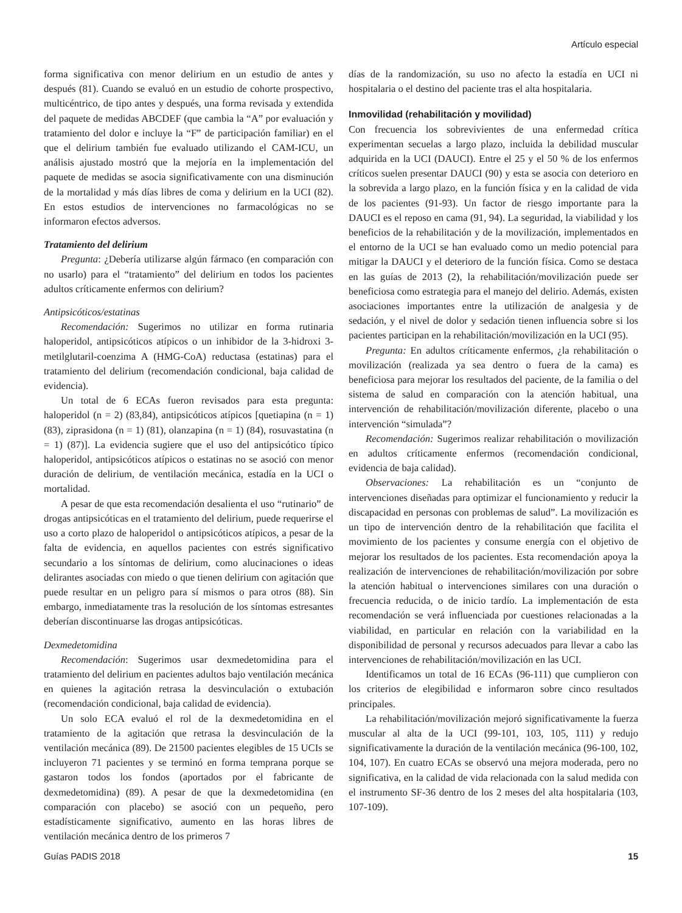Artículo especial
forma significativa con menor delirium en un estudio de antes y después (81). Cuando se evaluó en un estudio de cohorte prospectivo, multicéntrico, de tipo antes y después, una forma revisada y extendida del paquete de medidas ABCDEF (que cambia la “A” por evaluación y tratamiento del dolor e incluye la “F” de participación familiar) en el que el delirium también fue evaluado utilizando el CAM-ICU, un análisis ajustado mostró que la mejoría en la implementación del paquete de medidas se asocia significativamente con una disminución de la mortalidad y más días libres de coma y delirium en la UCI (82). En estos estudios de intervenciones no farmacológicas no se informaron efectos adversos.
Tratamiento del delirium
Pregunta: ¿Debería utilizarse algún fármaco (en comparación con no usarlo) para el “tratamiento” del delirium en todos los pacientes adultos críticamente enfermos con delirium?
Antipsicóticos/estatinas
Recomendación: Sugerimos no utilizar en forma rutinaria haloperidol, antipsicóticos atípicos o un inhibidor de la 3-hidroxi 3-metilglutaril-coenzima A (HMG-CoA) reductasa (estatinas) para el tratamiento del delirium (recomendación condicional, baja calidad de evidencia).
Un total de 6 ECAs fueron revisados para esta pregunta: haloperidol (n = 2) (83,84), antipsicóticos atípicos [quetiapina (n = 1) (83), ziprasidona (n = 1) (81), olanzapina (n = 1) (84), rosuvastatina (n = 1) (87)]. La evidencia sugiere que el uso del antipsicótico típico haloperidol, antipsicóticos atípicos o estatinas no se asoció con menor duración de delirium, de ventilación mecánica, estadía en la UCI o mortalidad.
A pesar de que esta recomendación desalienta el uso “rutinario” de drogas antipsicóticas en el tratamiento del delirium, puede requerirse el uso a corto plazo de haloperidol o antipsicóticos atípicos, a pesar de la falta de evidencia, en aquellos pacientes con estrés significativo secundario a los síntomas de delirium, como alucinaciones o ideas delirantes asociadas con miedo o que tienen delirium con agitación que puede resultar en un peligro para sí mismos o para otros (88). Sin embargo, inmediatamente tras la resolución de los síntomas estresantes deberían discontinuarse las drogas antipsicóticas.
Dexmedetomidina
Recomendación: Sugerimos usar dexmedetomidina para el tratamiento del delirium en pacientes adultos bajo ventilación mecánica en quienes la agitación retrasa la desvinculación o extubación (recomendación condicional, baja calidad de evidencia).
Un solo ECA evaluó el rol de la dexmedetomidina en el tratamiento de la agitación que retrasa la desvinculación de la ventilación mecánica (89). De 21500 pacientes elegibles de 15 UCIs se incluyeron 71 pacientes y se terminó en forma temprana porque se gastaron todos los fondos (aportados por el fabricante de dexmedetomidina) (89). A pesar de que la dexmedetomidina (en comparación con placebo) se asoció con un pequeño, pero estadísticamente significativo, aumento en las horas libres de ventilación mecánica dentro de los primeros 7
días de la randomización, su uso no afecto la estadía en UCI ni hospitalaria o el destino del paciente tras el alta hospitalaria.
Inmovilidad (rehabilitación y movilidad)
Con frecuencia los sobrevivientes de una enfermedad crítica experimentan secuelas a largo plazo, incluida la debilidad muscular adquirida en la UCI (DAUCI). Entre el 25 y el 50 % de los enfermos críticos suelen presentar DAUCI (90) y esta se asocia con deterioro en la sobrevida a largo plazo, en la función física y en la calidad de vida de los pacientes (91-93). Un factor de riesgo importante para la DAUCI es el reposo en cama (91, 94). La seguridad, la viabilidad y los beneficios de la rehabilitación y de la movilización, implementados en el entorno de la UCI se han evaluado como un medio potencial para mitigar la DAUCI y el deterioro de la función física. Como se destaca en las guías de 2013 (2), la rehabilitación/movilización puede ser beneficiosa como estrategia para el manejo del delirio. Además, existen asociaciones importantes entre la utilización de analgesia y de sedación, y el nivel de dolor y sedación tienen influencia sobre si los pacientes participan en la rehabilitación/movilización en la UCI (95).
Pregunta: En adultos críticamente enfermos, ¿la rehabilitación o movilización (realizada ya sea dentro o fuera de la cama) es beneficiosa para mejorar los resultados del paciente, de la familia o del sistema de salud en comparación con la atención habitual, una intervención de rehabilitación/movilización diferente, placebo o una intervención “simulada”?
Recomendación: Sugerimos realizar rehabilitación o movilización en adultos críticamente enfermos (recomendación condicional, evidencia de baja calidad).
Observaciones: La rehabilitación es un “conjunto de intervenciones diseñadas para optimizar el funcionamiento y reducir la discapacidad en personas con problemas de salud”. La movilización es un tipo de intervención dentro de la rehabilitación que facilita el movimiento de los pacientes y consume energía con el objetivo de mejorar los resultados de los pacientes. Esta recomendación apoya la realización de intervenciones de rehabilitación/movilización por sobre la atención habitual o intervenciones similares con una duración o frecuencia reducida, o de inicio tardío. La implementación de esta recomendación se verá influenciada por cuestiones relacionadas a la viabilidad, en particular en relación con la variabilidad en la disponibilidad de personal y recursos adecuados para llevar a cabo las intervenciones de rehabilitación/movilización en las UCI.
Identificamos un total de 16 ECAs (96-111) que cumplieron con los criterios de elegibilidad e informaron sobre cinco resultados principales.
La rehabilitación/movilización mejoró significativamente la fuerza muscular al alta de la UCI (99-101, 103, 105, 111) y redujo significativamente la duración de la ventilación mecánica (96-100, 102, 104, 107). En cuatro ECAs se observó una mejora moderada, pero no significativa, en la calidad de vida relacionada con la salud medida con el instrumento SF-36 dentro de los 2 meses del alta hospitalaria (103, 107-109).
Guías PADIS 2018 15